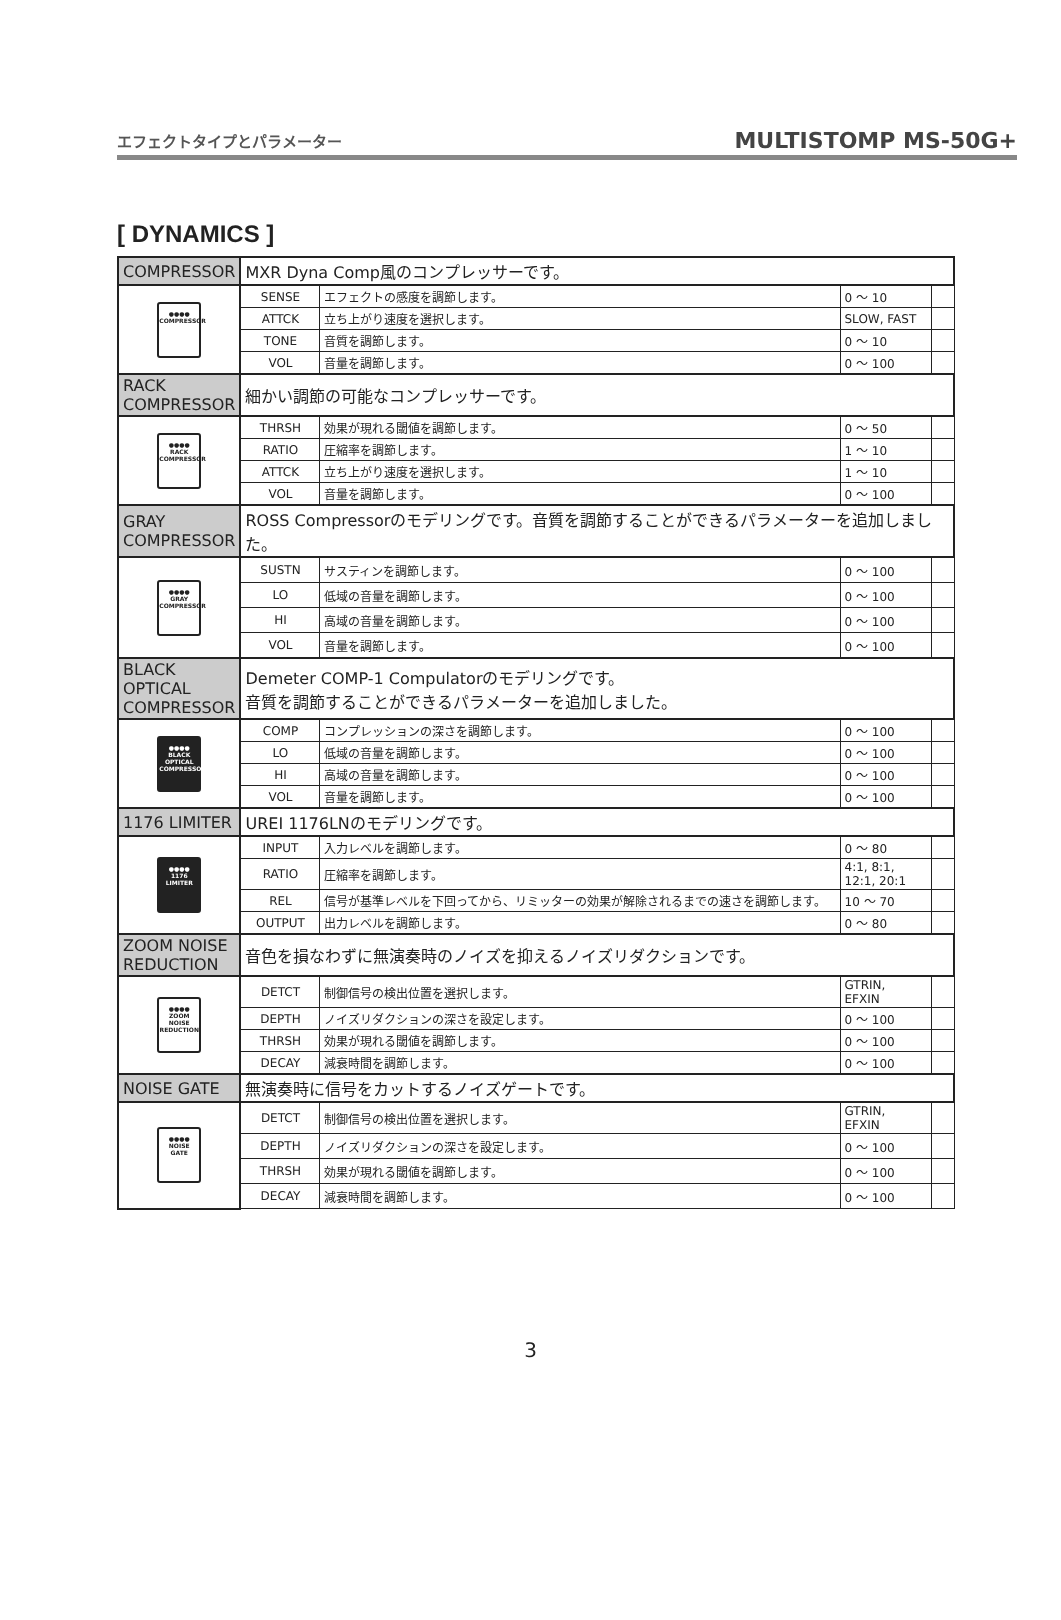エフェクトタイプとパラメーター MULTISTOMP MS-50G+
[ DYNAMICS ]
| COMPRESSOR | MXR Dyna Comp風のコンプレッサーです。 | | | |
| ●●●● COMPRESSOR | SENSE | エフェクトの感度を調節します。 | 0 ～ 10 | |
| | ATTCK | 立ち上がり速度を選択します。 | SLOW, FAST | |
| | TONE | 音質を調節します。 | 0 ～ 10 | |
| | VOL | 音量を調節します。 | 0 ～ 100 | |
| RACK COMPRESSOR | 細かい調節の可能なコンプレッサーです。 | | | |
| ●●●● RACK COMPRESSOR | THRSH | 効果が現れる閾値を調節します。 | 0 ～ 50 | |
| | RATIO | 圧縮率を調節します。 | 1 ～ 10 | |
| | ATTCK | 立ち上がり速度を選択します。 | 1 ～ 10 | |
| | VOL | 音量を調節します。 | 0 ～ 100 | |
| GRAY COMPRESSOR | ROSS Compressorのモデリングです。音質を調節することができるパラメーターを追加しました。 | | | |
| ●●●● GRAY COMPRESSOR | SUSTN | サスティンを調節します。 | 0 ～ 100 | |
| | LO | 低域の音量を調節します。 | 0 ～ 100 | |
| | HI | 高域の音量を調節します。 | 0 ～ 100 | |
| | VOL | 音量を調節します。 | 0 ～ 100 | |
| BLACK OPTICAL COMPRESSOR | Demeter COMP-1 Compulatorのモデリングです。 音質を調節することができるパラメーターを追加しました。 | | | |
| ●●●● BLACK OPTICAL COMPRESSOR | COMP | コンプレッションの深さを調節します。 | 0 ～ 100 | |
| | LO | 低域の音量を調節します。 | 0 ～ 100 | |
| | HI | 高域の音量を調節します。 | 0 ～ 100 | |
| | VOL | 音量を調節します。 | 0 ～ 100 | |
| 1176 LIMITER | UREI 1176LNのモデリングです。 | | | |
| ●●●● 1176 LIMITER | INPUT | 入力レベルを調節します。 | 0 ～ 80 | |
| | RATIO | 圧縮率を調節します。 | 4:1, 8:1, 12:1, 20:1 | |
| | REL | 信号が基準レベルを下回ってから、リミッターの効果が解除されるまでの速さを調節します。 | 10 ～ 70 | |
| | OUTPUT | 出力レベルを調節します。 | 0 ～ 80 | |
| ZOOM NOISE REDUCTION | 音色を損なわずに無演奏時のノイズを抑えるノイズリダクションです。 | | | |
| ●●●● ZOOM NOISE REDUCTION | DETCT | 制御信号の検出位置を選択します。 | GTRIN, EFXIN | |
| | DEPTH | ノイズリダクションの深さを設定します。 | 0 ～ 100 | |
| | THRSH | 効果が現れる閾値を調節します。 | 0 ～ 100 | |
| | DECAY | 減衰時間を調節します。 | 0 ～ 100 | |
| NOISE GATE | 無演奏時に信号をカットするノイズゲートです。 | | | |
| ●●●● NOISE GATE | DETCT | 制御信号の検出位置を選択します。 | GTRIN, EFXIN | |
| | DEPTH | ノイズリダクションの深さを設定します。 | 0 ～ 100 | |
| | THRSH | 効果が現れる閾値を調節します。 | 0 ～ 100 | |
| | DECAY | 減衰時間を調節します。 | 0 ～ 100 | |
3